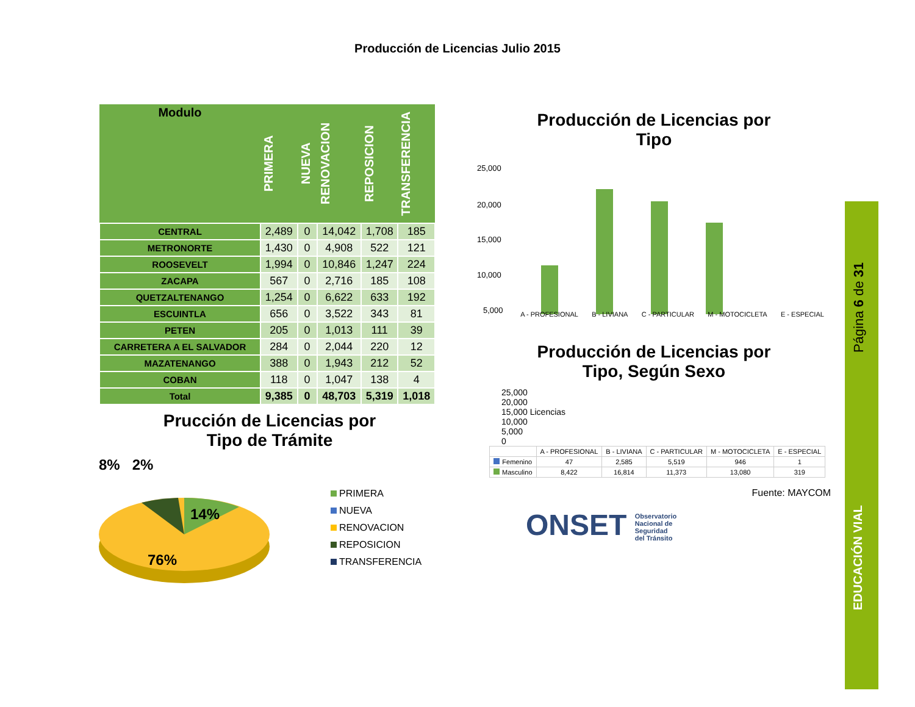Producción de Licencias Julio 2015
| Modulo | PRIMERA | NUEVA | RENOVACION | REPOSICION | TRANSFERENCIA |
| --- | --- | --- | --- | --- | --- |
| CENTRAL | 2,489 | 0 | 14,042 | 1,708 | 185 |
| METRONORTE | 1,430 | 0 | 4,908 | 522 | 121 |
| ROOSEVELT | 1,994 | 0 | 10,846 | 1,247 | 224 |
| ZACAPA | 567 | 0 | 2,716 | 185 | 108 |
| QUETZALTENANGO | 1,254 | 0 | 6,622 | 633 | 192 |
| ESCUINTLA | 656 | 0 | 3,522 | 343 | 81 |
| PETEN | 205 | 0 | 1,013 | 111 | 39 |
| CARRETERA A EL SALVADOR | 284 | 0 | 2,044 | 220 | 12 |
| MAZATENANGO | 388 | 0 | 1,943 | 212 | 52 |
| COBAN | 118 | 0 | 1,047 | 138 | 4 |
| Total | 9,385 | 0 | 48,703 | 5,319 | 1,018 |
Prucción de Licencias por
Tipo de Trámite
8% 2%
14%
76%
PRIMERA
NUEVA
RENOVACION
REPOSICION
TRANSFERENCIA
Producción de Licencias por
Tipo
25,000
20,000
15,000
10,000
5,000
A - PROFESIONAL B - LIVIANA C - PARTICULAR M - MOTOCICLETA E - ESPECIAL
Producción de Licencias por
Tipo, Según Sexo
25,000
20,000
15,000 Licencias
10,000
5,000
0
| | A - PROFESIONAL | B - LIVIANA | C - PARTICULAR | M - MOTOCICLETA | E - ESPECIAL |
| --- | --- | --- | --- | --- | --- |
| Femenino | 47 | 2,585 | 5,519 | 946 | 1 |
| Masculino | 8,422 | 16,814 | 11,373 | 13,080 | 319 |
Fuente: MAYCOM
ONSET Observatorio
Nacional de
Seguridad
del Tránsito
Página 6 de 31
EDUCACIÓN VIAL